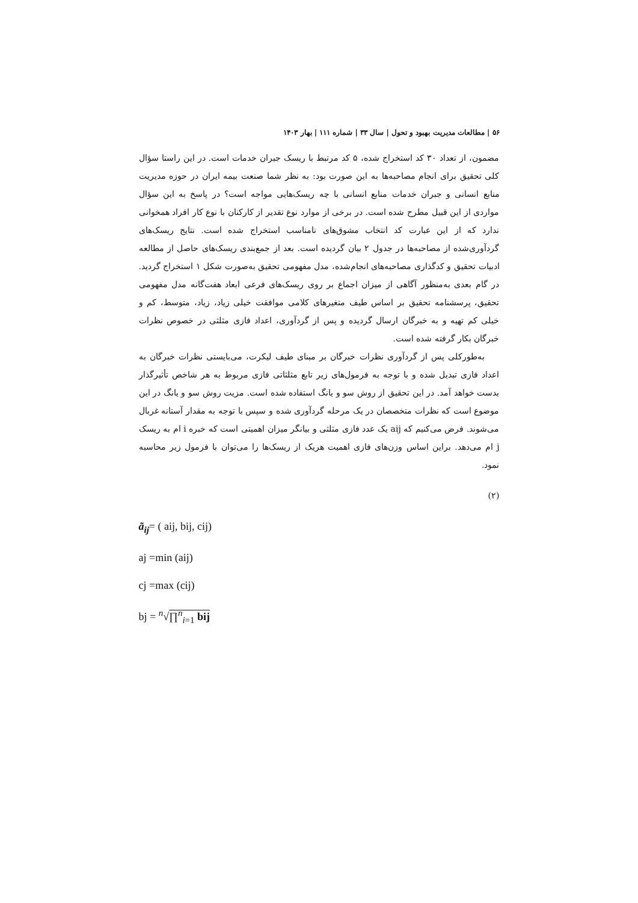۵۶ | مطالعات مدیریت بهبود و تحول | سال ۳۳ | شماره ۱۱۱ | بهار ۱۴۰۳
مضمون، از تعداد ۳۰ کد استخراج شده، ۵ کد مرتبط با ریسک جبران خدمات است. در این راستا سؤال کلی تحقیق برای انجام مصاحبه‌ها به این صورت بود: به نظر شما صنعت بیمه ایران در حوزه مدیریت منابع انسانی و جبران خدمات منابع انسانی با چه ریسک‌هایی مواجه است؟ در پاسخ به این سؤال مواردی از این قبیل مطرح شده است. در برخی از موارد نوع تقدیر از کارکنان با نوع کار افراد همخوانی ندارد که از این عبارت کد انتخاب مشوق‌های نامناسب استخراج شده است. نتایج ریسک‌های گردآوری‌شده از مصاحبه‌ها در جدول ۲ بیان گردیده است. بعد از جمع‌بندی ریسک‌های حاصل از مطالعه ادبیات تحقیق و کدگذاری مصاحبه‌های انجام‌شده، مدل مفهومی تحقیق به‌صورت شکل ۱ استخراج گردید. در گام بعدی به‌منظور آگاهی از میزان اجماع بر روی ریسک‌های فرعی ابعاد هفت‌گانه مدل مفهومی تحقیق، پرسشنامه تحقیق بر اساس طیف متغیرهای کلامی موافقت خیلی زیاد، زیاد، متوسط، کم و خیلی کم تهیه و به خبرگان ارسال گردیده و پس از گردآوری، اعداد فازی مثلثی در خصوص نظرات خبرگان بکار گرفته شده است.
به‌طورکلی پس از گردآوری نظرات خبرگان بر مبنای طیف لیکرت، می‌بایستی نظرات خبرگان به اعداد فازی تبدیل شده و با توجه به فرمول‌های زیر تابع مثلثاتی فازی مربوط به هر شاخص تأثیرگذار بدست خواهد آمد. در این تحقیق از روش سو و یانگ استفاده شده است. مزیت روش سو و یانگ در این موضوع است که نظرات متخصصان در یک مرحله گردآوری شده و سپس با توجه به مقدار آستانه غربال می‌شوند. فرض می‌کنیم که aij یک عدد فازی مثلثی و بیانگر میزان اهمیتی است که خبره i ام به ریسک j ام می‌دهد. براین اساس وزن‌های فازی اهمیت هریک از ریسک‌ها را می‌توان با فرمول زیر محاسبه نمود.
(۲)
ã<sub>ij</sub>= ( aij, bij, cij)
aj =min (aij)
cj =max (cij)
bj = <sup>n</sup>√∏<sup>n</sup><sub>i=1</sub> bij